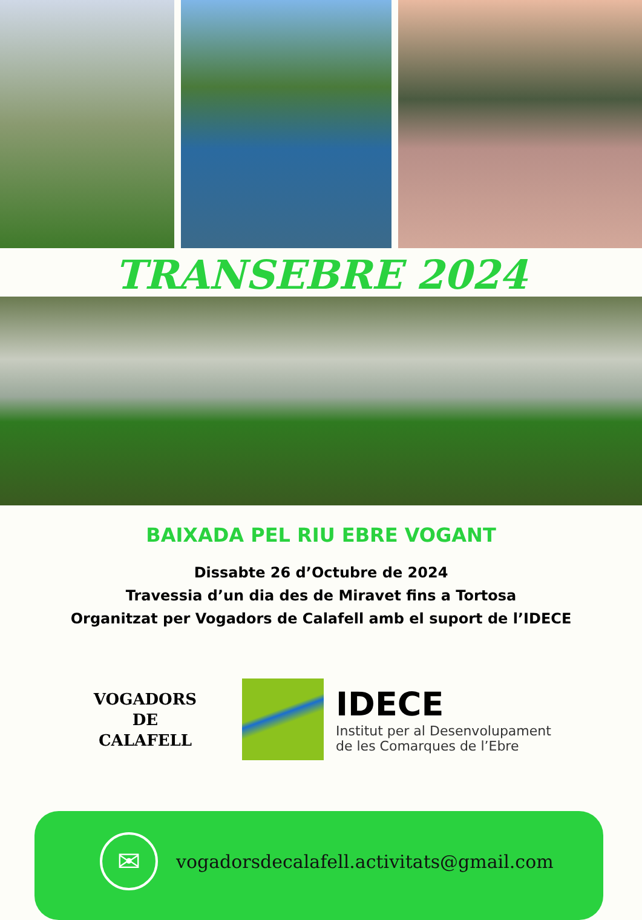TRANSEBRE 2024
BAIXADA PEL RIU EBRE VOGANT
Dissabte 26 d’Octubre de 2024
Travessia d’un dia des de Miravet fins a Tortosa
Organitzat per Vogadors de Calafell amb el suport de l’IDECE
VOGADORS
DE
CALAFELL
IDECE
Institut per al Desenvolupament
de les Comarques de l’Ebre
✉
vogadorsdecalafell.activitats@gmail.com